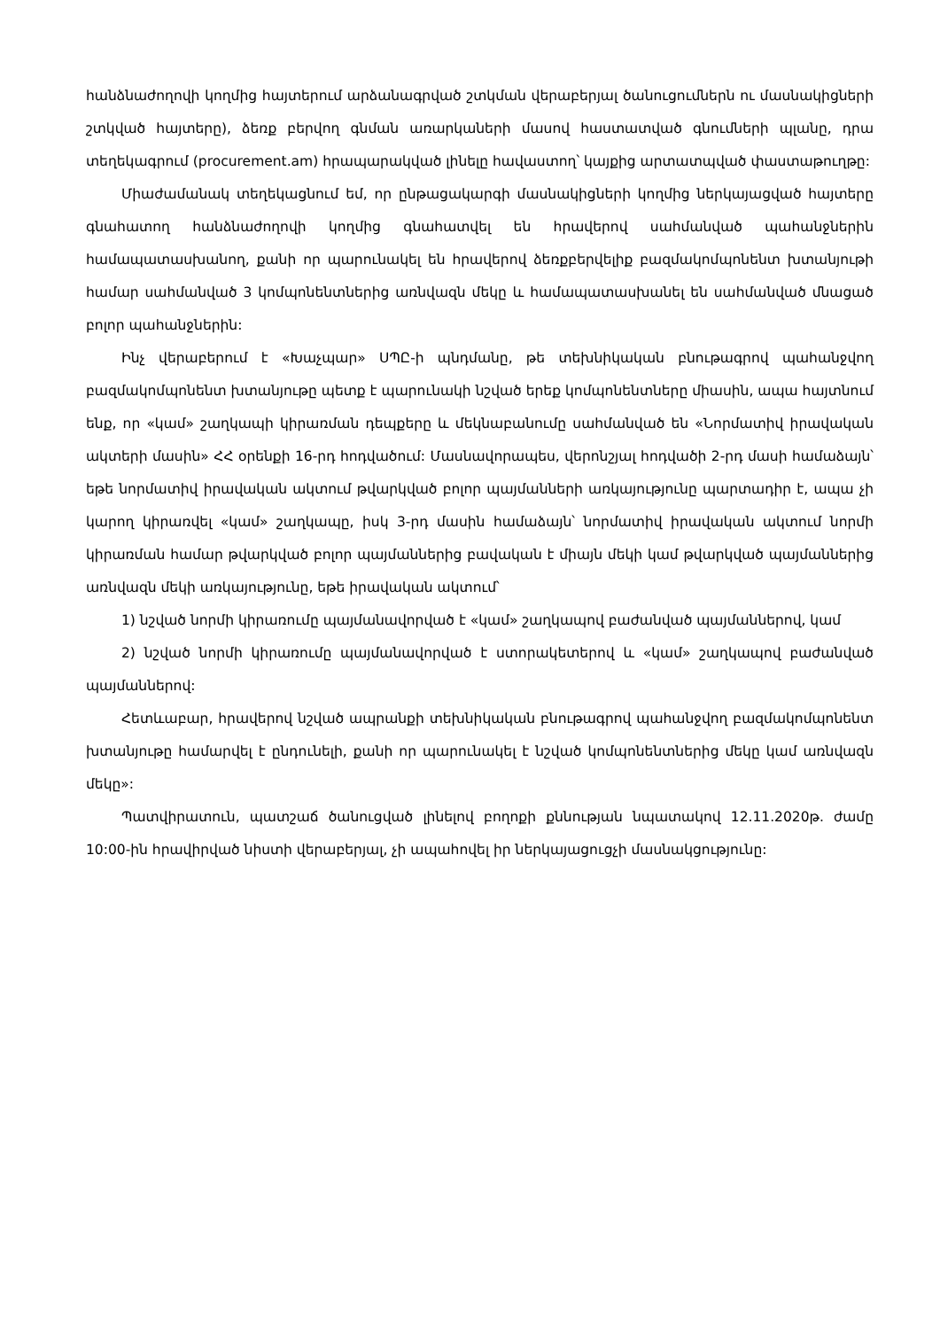հանձնաժողովի կողմից հայտերում արձանագրված շտկման վերաբերյալ ծանուցումներն ու մասնակիցների շտկված հայտերը), ձեռք բերվող գնման առարկաների մասով հաստատված գնումների պլանը, դրա տեղեկագրում (procurement.am) հրապարակված լինելը հավաստող՝ կայքից արտատպված փաստաթուղթը:
Միաժամանակ տեղեկացնում եմ, որ ընթացակարգի մասնակիցների կողմից ներկայացված հայտերը գնահատող հանձնաժողովի կողմից գնահատվել են հրավերով սահմանված պահանջներին համապատասխանող, քանի որ պարունակել են հրավերով ձեռքբերվելիք բազմակոմպոնենտ խտանյութի համար սահմանված 3 կոմպոնենտներից առնվազն մեկը և համապատասխանել են սահմանված մնացած բոլոր պահանջներին:
Ինչ վերաբերում է «Խաչպար» ՍՊԸ-ի պնդմանը, թե տեխնիկական բնութագրով պահանջվող բազմակոմպոնենտ խտանյութը պետք է պարունակի նշված երեք կոմպոնենտները միասին, ապա հայտնում ենք, որ «կամ» շաղկապի կիրառման դեպքերը և մեկնաբանումը սահմանված են «Նորմատիվ իրավական ակտերի մասին» ՀՀ օրենքի 16-րդ հոդվածում: Մասնավորապես, վերոնշյալ հոդվածի 2-րդ մասի համաձայն՝ եթե նորմատիվ իրավական ակտում թվարկված բոլոր պայմանների առկայությունը պարտադիր է, ապա չի կարող կիրառվել «կամ» շաղկապը, իսկ 3-րդ մասին համաձայն՝ նորմատիվ իրավական ակտում նորմի կիրառման համար թվարկված բոլոր պայմաններից բավական է միայն մեկի կամ թվարկված պայմաններից առնվազն մեկի առկայությունը, եթե իրավական ակտում՝
1) նշված նորմի կիրառումը պայմանավորված է «կամ» շաղկապով բաժանված պայմաններով, կամ
2) նշված նորմի կիրառումը պայմանավորված է ստորակետերով և «կամ» շաղկապով բաժանված պայմաններով:
Հետևաբար, հրավերով նշված ապրանքի տեխնիկական բնութագրով պահանջվող բազմակոմպոնենտ խտանյութը համարվել է ընդունելի, քանի որ պարունակել է նշված կոմպոնենտներից մեկը կամ առնվազն մեկը»:
Պատվիրատուն, պատշաճ ծանուցված լինելով բողոքի քննության նպատակով 12.11.2020թ. ժամը 10:00-ին հրավիրված նիստի վերաբերյալ, չի ապահովել իր ներկայացուցչի մասնակցությունը: